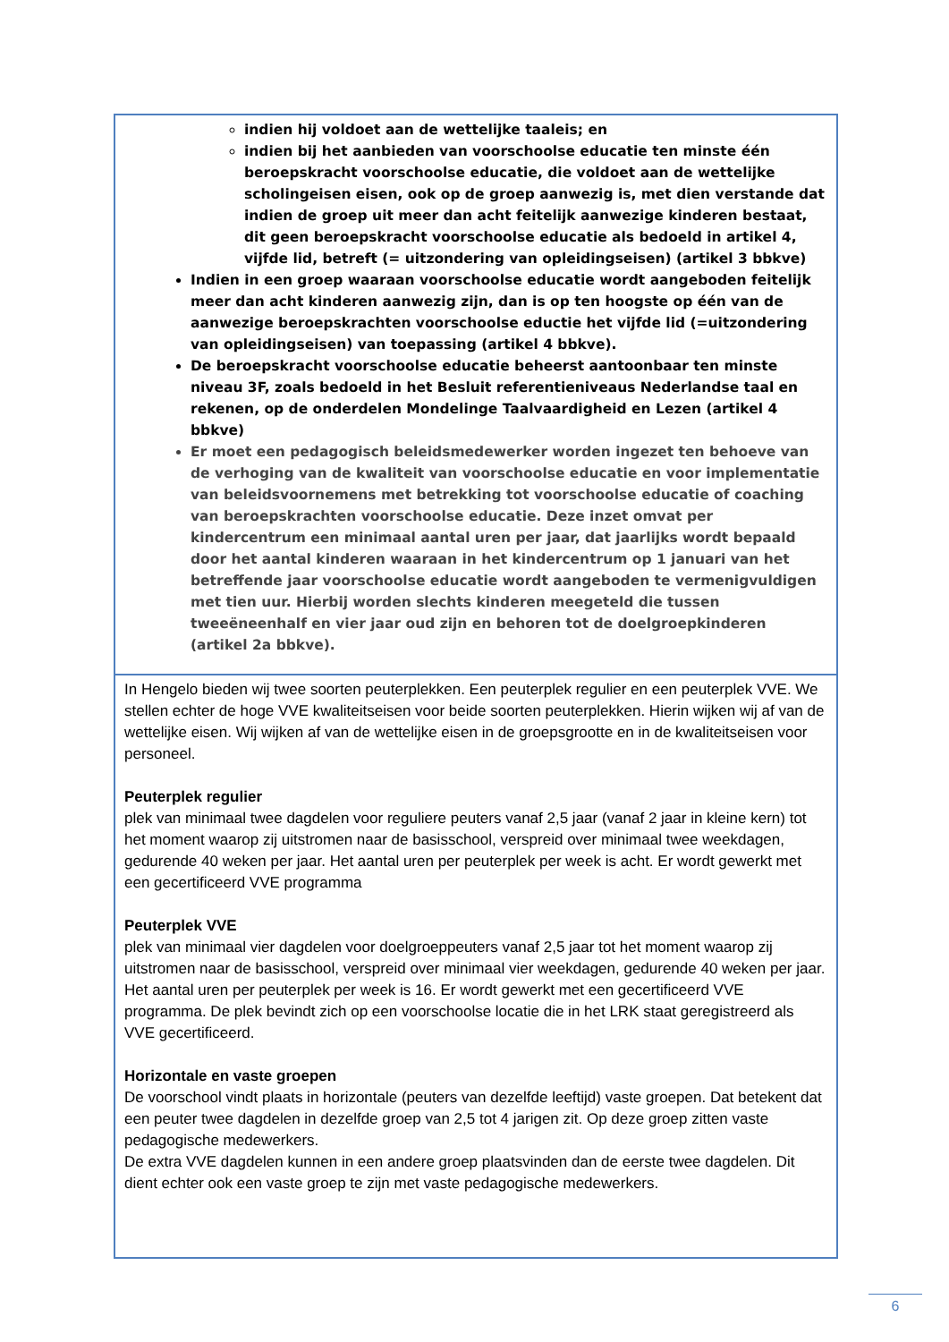| indien hij voldoet aan de wettelijke taaleis; en indien bij het aanbieden van voorschoolse educatie ten minste één beroepskracht voorschoolse educatie, die voldoet aan de wettelijke scholingeisen eisen, ook op de groep aanwezig is, met dien verstande dat indien de groep uit meer dan acht feitelijk aanwezige kinderen bestaat, dit geen beroepskracht voorschoolse educatie als bedoeld in artikel 4, vijfde lid, betreft (= uitzondering van opleidingseisen) (artikel 3 bbkve) Indien in een groep waaraan voorschoolse educatie wordt aangeboden feitelijk meer dan acht kinderen aanwezig zijn, dan is op ten hoogste op één van de aanwezige beroepskrachten voorschoolse eductie het vijfde lid (=uitzondering van opleidingseisen) van toepassing (artikel 4 bbkve). De beroepskracht voorschoolse educatie beheerst aantoonbaar ten minste niveau 3F, zoals bedoeld in het Besluit referentieniveaus Nederlandse taal en rekenen, op de onderdelen Mondelinge Taalvaardigheid en Lezen (artikel 4 bbkve) Er moet een pedagogisch beleidsmedewerker worden ingezet ten behoeve van de verhoging van de kwaliteit van voorschoolse educatie en voor implementatie van beleidsvoornemens met betrekking tot voorschoolse educatie of coaching van beroepskrachten voorschoolse educatie. Deze inzet omvat per kindercentrum een minimaal aantal uren per jaar, dat jaarlijks wordt bepaald door het aantal kinderen waaraan in het kindercentrum op 1 januari van het betreffende jaar voorschoolse educatie wordt aangeboden te vermenigvuldigen met tien uur. Hierbij worden slechts kinderen meegeteld die tussen tweeëneenhalf en vier jaar oud zijn en behoren tot de doelgroepkinderen (artikel 2a bbkve). |
| In Hengelo bieden wij twee soorten peuterplekken. Een peuterplek regulier en een peuterplek VVE. We stellen echter de hoge VVE kwaliteitseisen voor beide soorten peuterplekken. Hierin wijken wij af van de wettelijke eisen. Wij wijken af van de wettelijke eisen in de groepsgrootte en in de kwaliteitseisen voor personeel. Peuterplek regulier plek van minimaal twee dagdelen voor reguliere peuters vanaf 2,5 jaar (vanaf 2 jaar in kleine kern) tot het moment waarop zij uitstromen naar de basisschool, verspreid over minimaal twee weekdagen, gedurende 40 weken per jaar. Het aantal uren per peuterplek per week is acht. Er wordt gewerkt met een gecertificeerd VVE programma Peuterplek VVE plek van minimaal vier dagdelen voor doelgroeppeuters vanaf 2,5 jaar tot het moment waarop zij uitstromen naar de basisschool, verspreid over minimaal vier weekdagen, gedurende 40 weken per jaar. Het aantal uren per peuterplek per week is 16. Er wordt gewerkt met een gecertificeerd VVE programma. De plek bevindt zich op een voorschoolse locatie die in het LRK staat geregistreerd als VVE gecertificeerd. Horizontale en vaste groepen De voorschool vindt plaats in horizontale (peuters van dezelfde leeftijd) vaste groepen. Dat betekent dat een peuter twee dagdelen in dezelfde groep van 2,5 tot 4 jarigen zit. Op deze groep zitten vaste pedagogische medewerkers. De extra VVE dagdelen kunnen in een andere groep plaatsvinden dan de eerste twee dagdelen. Dit dient echter ook een vaste groep te zijn met vaste pedagogische medewerkers. |
6